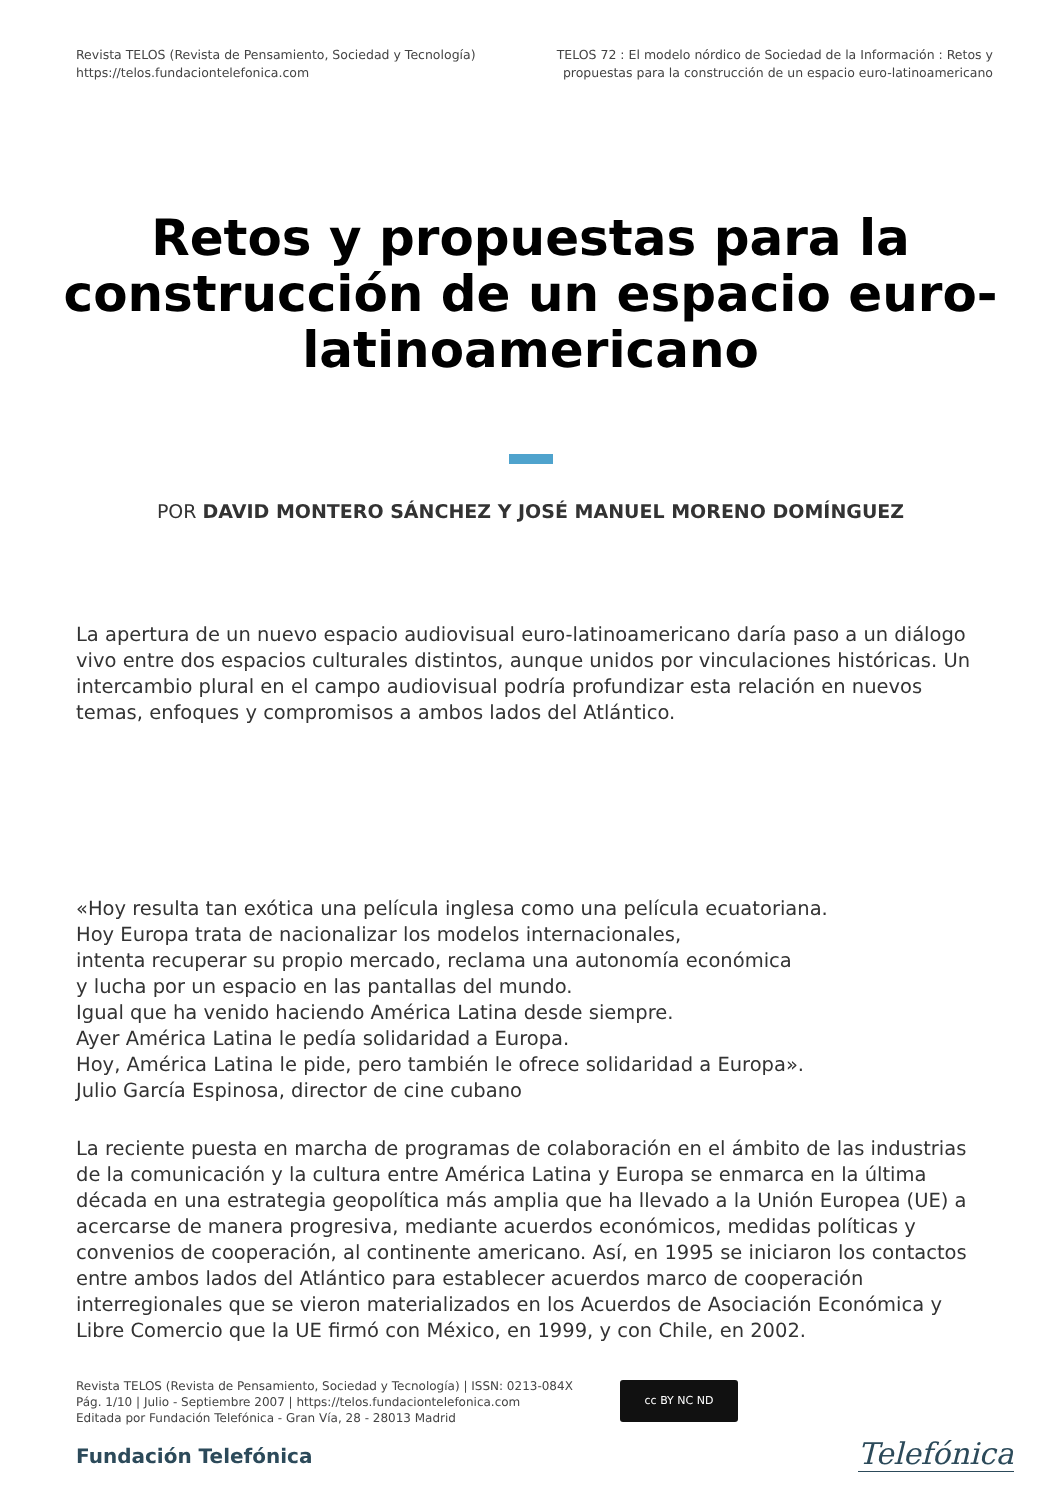Revista TELOS (Revista de Pensamiento, Sociedad y Tecnología)
https://telos.fundaciontelefonica.com
TELOS 72 : El modelo nórdico de Sociedad de la Información : Retos y
propuestas para la construcción de un espacio euro-latinoamericano
Retos y propuestas para la construcción de un espacio euro-latinoamericano
POR DAVID MONTERO SÁNCHEZ Y JOSÉ MANUEL MORENO DOMÍNGUEZ
La apertura de un nuevo espacio audiovisual euro-latinoamericano daría paso a un diálogo vivo entre dos espacios culturales distintos, aunque unidos por vinculaciones históricas. Un intercambio plural en el campo audiovisual podría profundizar esta relación en nuevos temas, enfoques y compromisos a ambos lados del Atlántico.
«Hoy resulta tan exótica una película inglesa como una película ecuatoriana.
Hoy Europa trata de nacionalizar los modelos internacionales,
intenta recuperar su propio mercado, reclama una autonomía económica
y lucha por un espacio en las pantallas del mundo.
Igual que ha venido haciendo América Latina desde siempre.
Ayer América Latina le pedía solidaridad a Europa.
Hoy, América Latina le pide, pero también le ofrece solidaridad a Europa».
Julio García Espinosa, director de cine cubano
La reciente puesta en marcha de programas de colaboración en el ámbito de las industrias de la comunicación y la cultura entre América Latina y Europa se enmarca en la última década en una estrategia geopolítica más amplia que ha llevado a la Unión Europea (UE) a acercarse de manera progresiva, mediante acuerdos económicos, medidas políticas y convenios de cooperación, al continente americano. Así, en 1995 se iniciaron los contactos entre ambos lados del Atlántico para establecer acuerdos marco de cooperación interregionales que se vieron materializados en los Acuerdos de Asociación Económica y Libre Comercio que la UE firmó con México, en 1999, y con Chile, en 2002.
Revista TELOS (Revista de Pensamiento, Sociedad y Tecnología) | ISSN: 0213-084X
Pág. 1/10 | Julio - Septiembre 2007 | https://telos.fundaciontelefonica.com
Editada por Fundación Telefónica - Gran Vía, 28 - 28013 Madrid
cc BY NC ND
Fundación Telefónica Telefónica